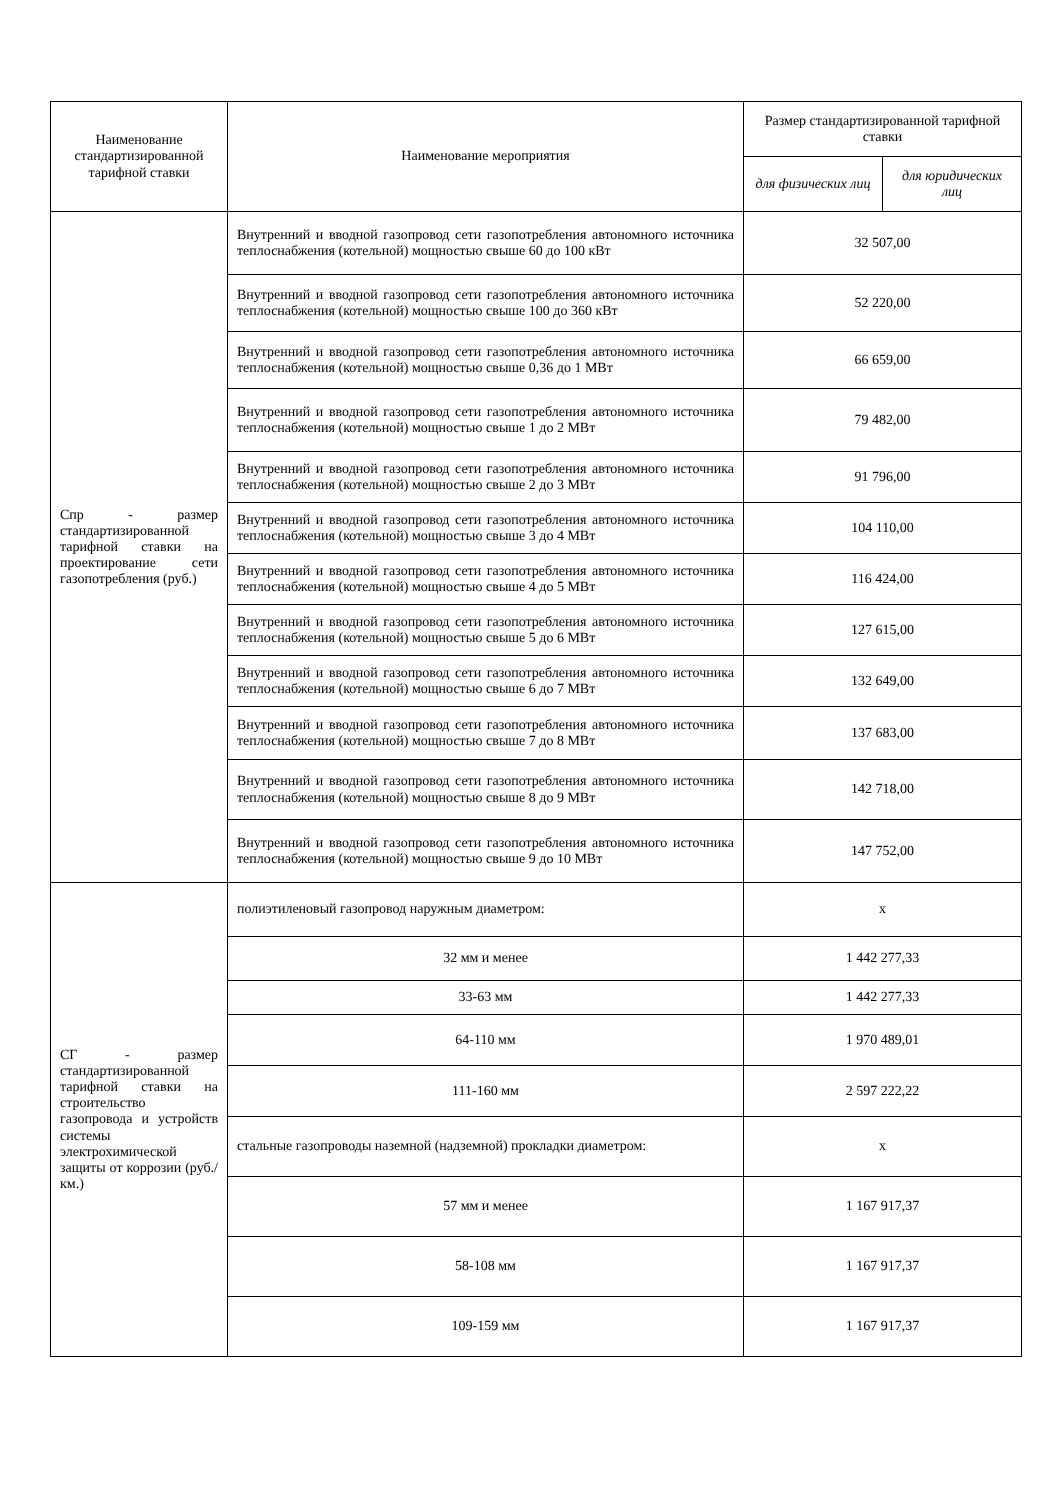| Наименование стандартизированной тарифной ставки | Наименование мероприятия | Размер стандартизированной тарифной ставки | |
| --- | --- | --- | --- |
| | | для физических лиц | для юридических лиц |
| Спр - размер стандартизированной тарифной ставки на проектирование сети газопотребления (руб.) | Внутренний и вводной газопровод сети газопотребления автономного источника теплоснабжения (котельной) мощностью свыше 60 до 100 кВт | 32 507,00 | |
| | Внутренний и вводной газопровод сети газопотребления автономного источника теплоснабжения (котельной) мощностью свыше 100 до 360 кВт | 52 220,00 | |
| | Внутренний и вводной газопровод сети газопотребления автономного источника теплоснабжения (котельной) мощностью свыше 0,36 до 1 МВт | 66 659,00 | |
| | Внутренний и вводной газопровод сети газопотребления автономного источника теплоснабжения (котельной) мощностью свыше 1 до 2 МВт | 79 482,00 | |
| | Внутренний и вводной газопровод сети газопотребления автономного источника теплоснабжения (котельной) мощностью свыше 2 до 3 МВт | 91 796,00 | |
| | Внутренний и вводной газопровод сети газопотребления автономного источника теплоснабжения (котельной) мощностью свыше 3 до 4 МВт | 104 110,00 | |
| | Внутренний и вводной газопровод сети газопотребления автономного источника теплоснабжения (котельной) мощностью свыше 4 до 5 МВт | 116 424,00 | |
| | Внутренний и вводной газопровод сети газопотребления автономного источника теплоснабжения (котельной) мощностью свыше 5 до 6 МВт | 127 615,00 | |
| | Внутренний и вводной газопровод сети газопотребления автономного источника теплоснабжения (котельной) мощностью свыше 6 до 7 МВт | 132 649,00 | |
| | Внутренний и вводной газопровод сети газопотребления автономного источника теплоснабжения (котельной) мощностью свыше 7 до 8 МВт | 137 683,00 | |
| | Внутренний и вводной газопровод сети газопотребления автономного источника теплоснабжения (котельной) мощностью свыше 8 до 9 МВт | 142 718,00 | |
| | Внутренний и вводной газопровод сети газопотребления автономного источника теплоснабжения (котельной) мощностью свыше 9 до 10 МВт | 147 752,00 | |
| СГ - размер стандартизированной тарифной ставки на строительство газопровода и устройств системы электрохимической защиты от коррозии (руб./км.) | полиэтиленовый газопровод наружным диаметром: | х | |
| | 32 мм и менее | 1 442 277,33 | |
| | 33-63 мм | 1 442 277,33 | |
| | 64-110 мм | 1 970 489,01 | |
| | 111-160 мм | 2 597 222,22 | |
| | стальные газопроводы наземной (надземной) прокладки диаметром: | х | |
| | 57 мм и менее | 1 167 917,37 | |
| | 58-108 мм | 1 167 917,37 | |
| | 109-159 мм | 1 167 917,37 | |